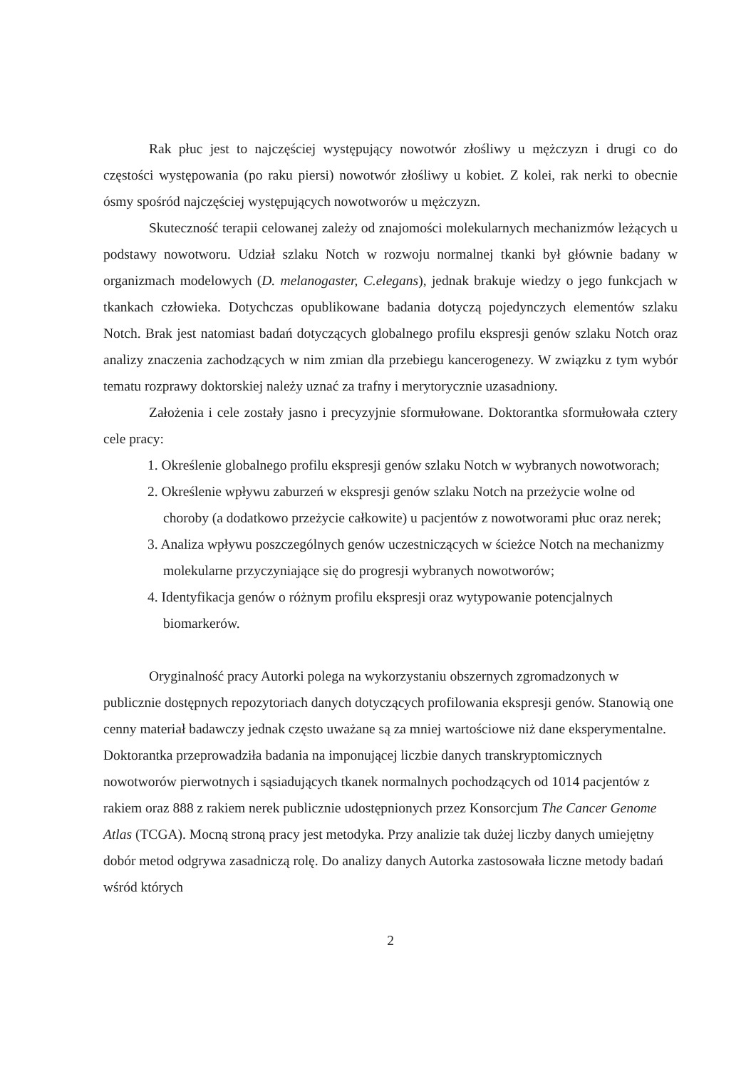Rak płuc jest to najczęściej występujący nowotwór złośliwy u mężczyzn i drugi co do częstości występowania (po raku piersi) nowotwór złośliwy u kobiet. Z kolei, rak nerki to obecnie ósmy spośród najczęściej występujących nowotworów u mężczyzn.
Skuteczność terapii celowanej zależy od znajomości molekularnych mechanizmów leżących u podstawy nowotworu. Udział szlaku Notch w rozwoju normalnej tkanki był głównie badany w organizmach modelowych (D. melanogaster, C.elegans), jednak brakuje wiedzy o jego funkcjach w tkankach człowieka. Dotychczas opublikowane badania dotyczą pojedynczych elementów szlaku Notch. Brak jest natomiast badań dotyczących globalnego profilu ekspresji genów szlaku Notch oraz analizy znaczenia zachodzących w nim zmian dla przebiegu kancerogenezy. W związku z tym wybór tematu rozprawy doktorskiej należy uznać za trafny i merytorycznie uzasadniony.
Założenia i cele zostały jasno i precyzyjnie sformułowane. Doktorantka sformułowała cztery cele pracy:
1. Określenie globalnego profilu ekspresji genów szlaku Notch w wybranych nowotworach;
2. Określenie wpływu zaburzeń w ekspresji genów szlaku Notch na przeżycie wolne od choroby (a dodatkowo przeżycie całkowite) u pacjentów z nowotworami płuc oraz nerek;
3. Analiza wpływu poszczególnych genów uczestniczących w ścieżce Notch na mechanizmy molekularne przyczyniające się do progresji wybranych nowotworów;
4. Identyfikacja genów o różnym profilu ekspresji oraz wytypowanie potencjalnych biomarkerów.
Oryginalność pracy Autorki polega na wykorzystaniu obszernych zgromadzonych w publicznie dostępnych repozytoriach danych dotyczących profilowania ekspresji genów. Stanowią one cenny materiał badawczy jednak często uważane są za mniej wartościowe niż dane eksperymentalne. Doktorantka przeprowadziła badania na imponującej liczbie danych transkryptomicznych nowotworów pierwotnych i sąsiadujących tkanek normalnych pochodzących od 1014 pacjentów z rakiem oraz 888 z rakiem nerek publicznie udostępnionych przez Konsorcjum The Cancer Genome Atlas (TCGA). Mocną stroną pracy jest metodyka. Przy analizie tak dużej liczby danych umiejętny dobór metod odgrywa zasadniczą rolę. Do analizy danych Autorka zastosowała liczne metody badań wśród których
2